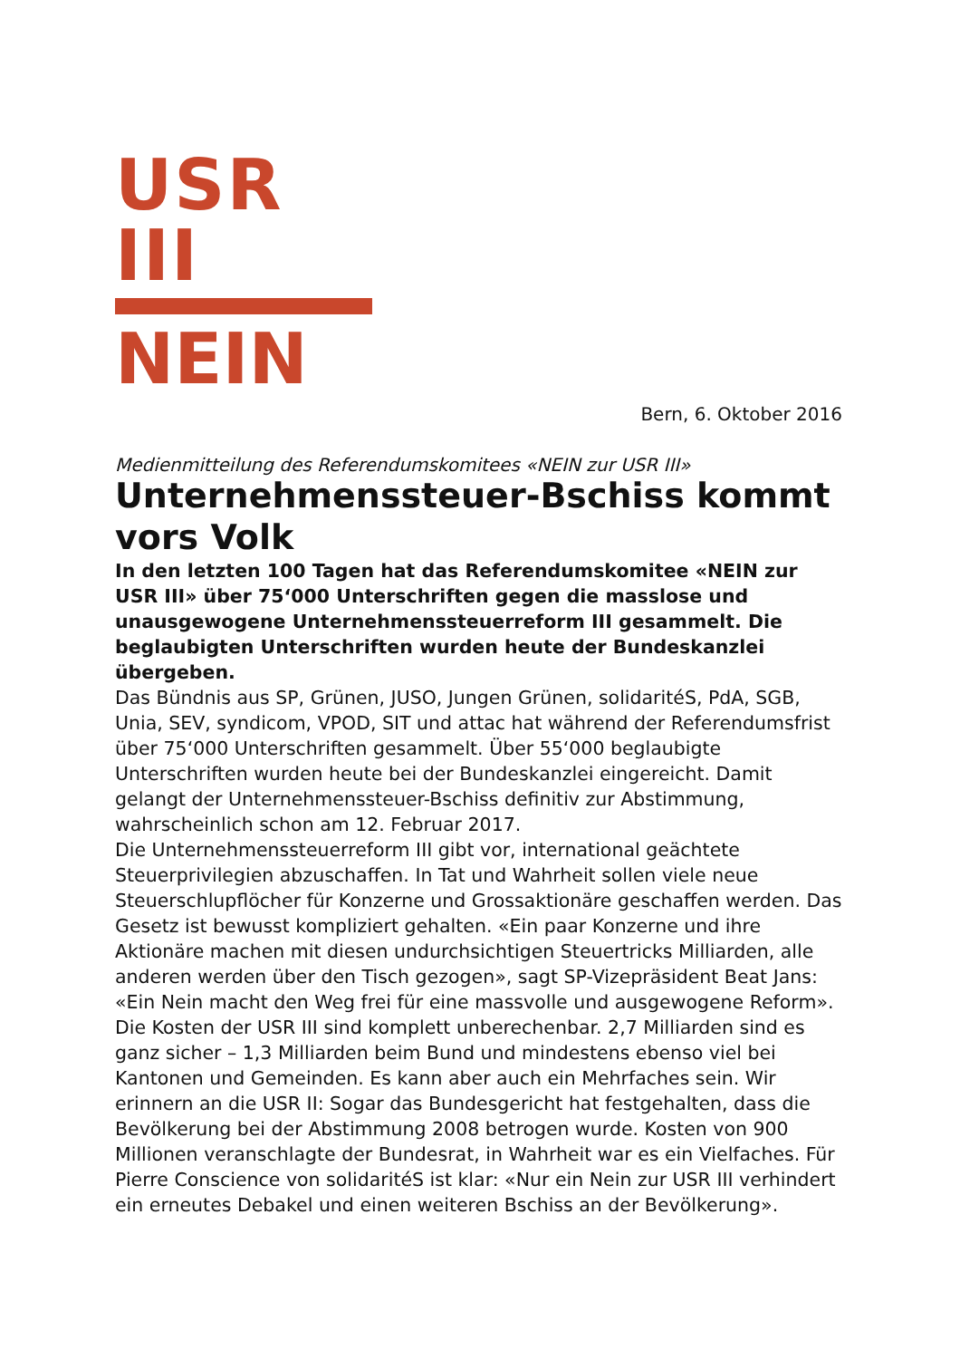USR III
NEIN
Bern, 6. Oktober 2016
Medienmitteilung des Referendumskomitees «NEIN zur USR III»
Unternehmenssteuer-Bschiss kommt vors Volk
In den letzten 100 Tagen hat das Referendumskomitee «NEIN zur USR III» über 75‘000 Unterschriften gegen die masslose und unausgewogene Unternehmenssteuerreform III gesammelt. Die beglaubigten Unterschriften wurden heute der Bundeskanzlei übergeben.
Das Bündnis aus SP, Grünen, JUSO, Jungen Grünen, solidaritéS, PdA, SGB, Unia, SEV, syndicom, VPOD, SIT und attac hat während der Referendumsfrist über 75‘000 Unterschriften gesammelt. Über 55‘000 beglaubigte Unterschriften wurden heute bei der Bundeskanzlei eingereicht. Damit gelangt der Unternehmenssteuer-Bschiss definitiv zur Abstimmung, wahrscheinlich schon am 12. Februar 2017.
Die Unternehmenssteuerreform III gibt vor, international geächtete Steuerprivilegien abzuschaffen. In Tat und Wahrheit sollen viele neue Steuerschlupflöcher für Konzerne und Grossaktionäre geschaffen werden. Das Gesetz ist bewusst kompliziert gehalten. «Ein paar Konzerne und ihre Aktionäre machen mit diesen undurchsichtigen Steuertricks Milliarden, alle anderen werden über den Tisch gezogen», sagt SP-Vizepräsident Beat Jans: «Ein Nein macht den Weg frei für eine massvolle und ausgewogene Reform».
Die Kosten der USR III sind komplett unberechenbar. 2,7 Milliarden sind es ganz sicher – 1,3 Milliarden beim Bund und mindestens ebenso viel bei Kantonen und Gemeinden. Es kann aber auch ein Mehrfaches sein. Wir erinnern an die USR II: Sogar das Bundesgericht hat festgehalten, dass die Bevölkerung bei der Abstimmung 2008 betrogen wurde. Kosten von 900 Millionen veranschlagte der Bundesrat, in Wahrheit war es ein Vielfaches. Für Pierre Conscience von solidaritéS ist klar: «Nur ein Nein zur USR III verhindert ein erneutes Debakel und einen weiteren Bschiss an der Bevölkerung».